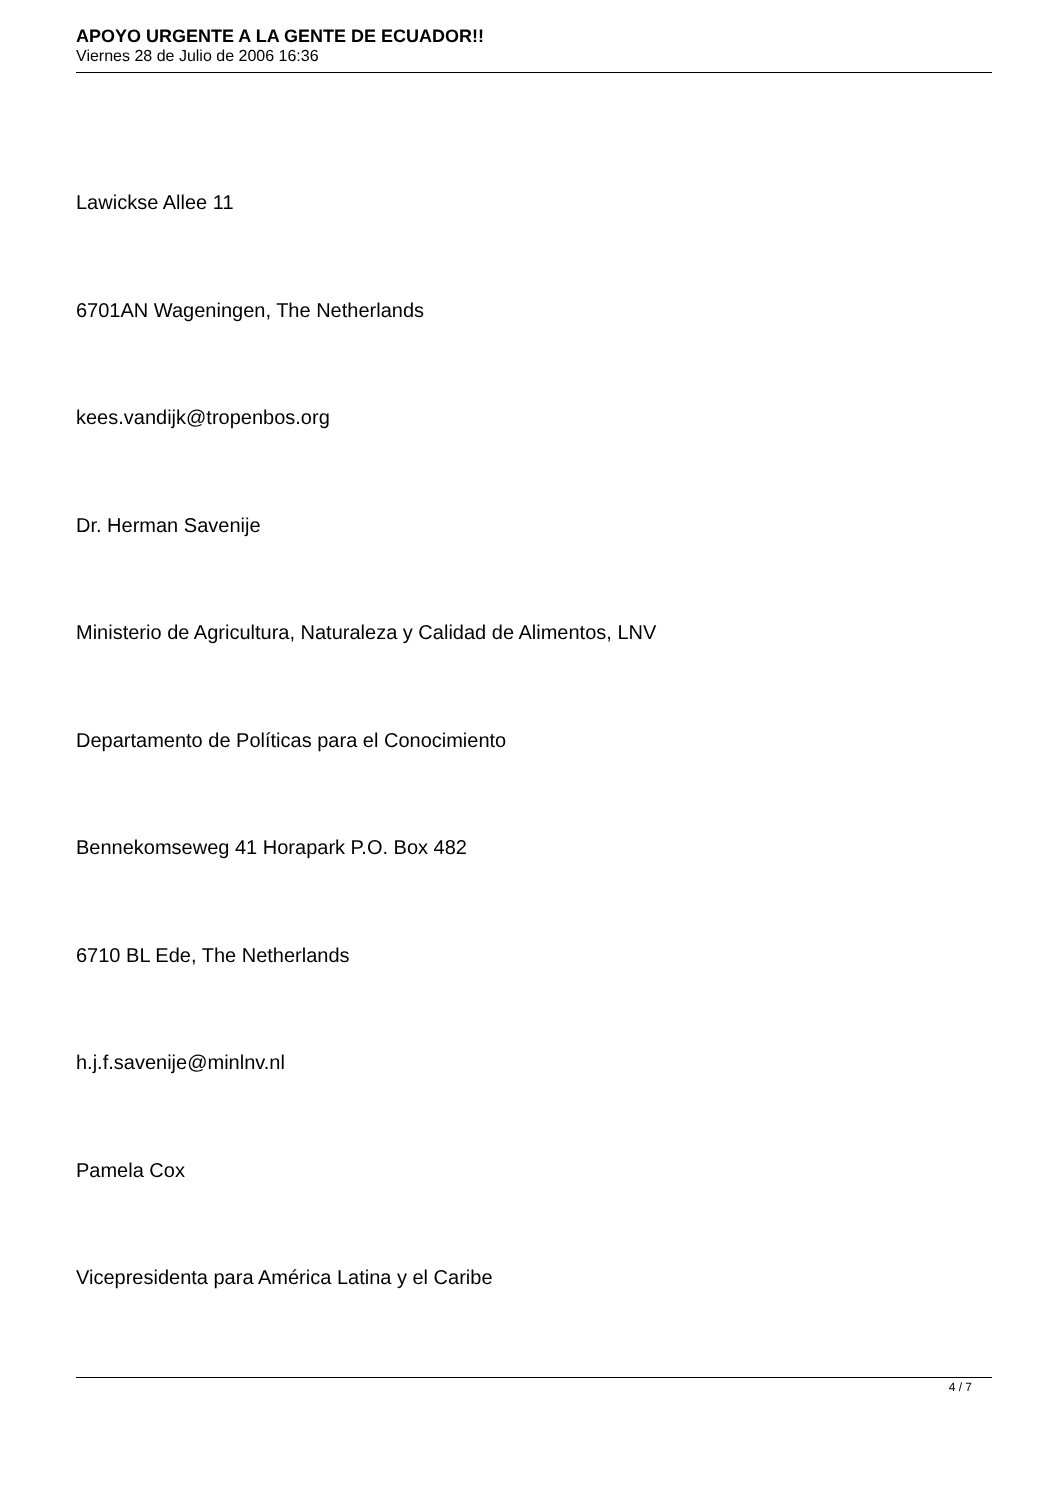APOYO URGENTE A LA GENTE DE ECUADOR!!
Viernes 28 de Julio de 2006 16:36
Lawickse Allee 11
6701AN Wageningen, The Netherlands
kees.vandijk@tropenbos.org
Dr. Herman Savenije
Ministerio de Agricultura, Naturaleza y Calidad de Alimentos, LNV
Departamento de Políticas para el Conocimiento
Bennekomseweg 41 Horapark P.O. Box 482
6710 BL Ede, The Netherlands
h.j.f.savenije@minlnv.nl
Pamela Cox
Vicepresidenta para América Latina y el Caribe
4 / 7